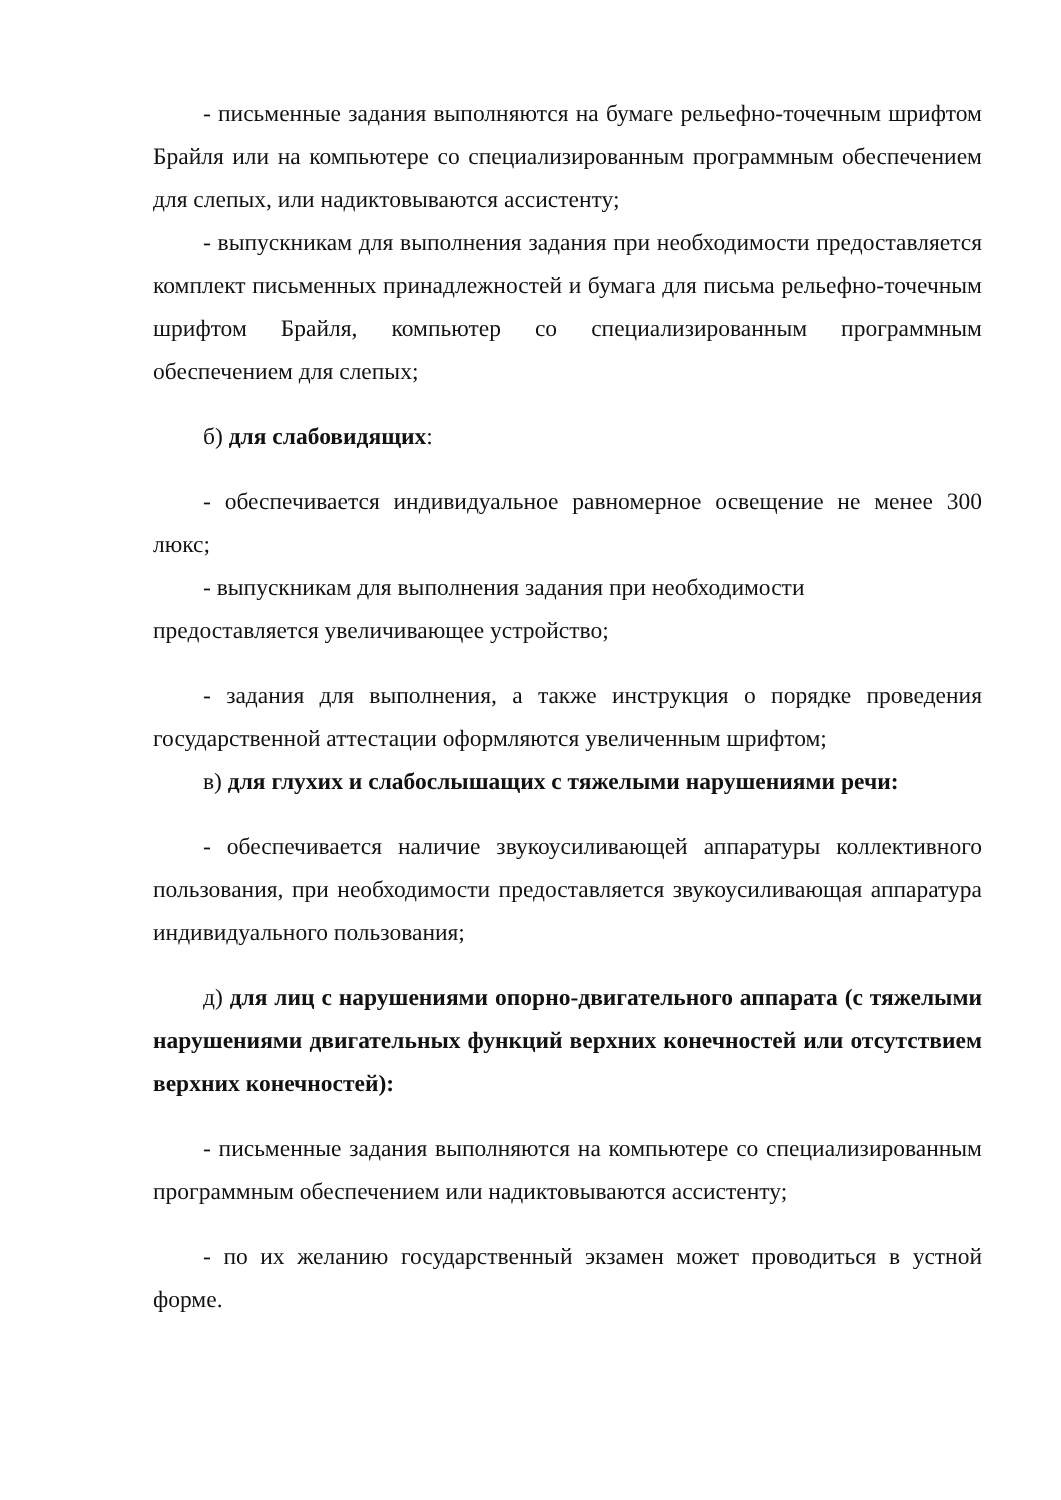- письменные задания выполняются на бумаге рельефно-точечным шрифтом Брайля или на компьютере со специализированным программным обеспечением для слепых, или надиктовываются ассистенту;
- выпускникам для выполнения задания при необходимости предоставляется комплект письменных принадлежностей и бумага для письма рельефно-точечным шрифтом Брайля, компьютер со специализированным программным обеспечением для слепых;
б) для слабовидящих:
- обеспечивается индивидуальное равномерное освещение не менее 300 люкс;
- выпускникам для выполнения задания при необходимости
предоставляется увеличивающее устройство;
- задания для выполнения, а также инструкция о порядке проведения государственной аттестации оформляются увеличенным шрифтом;
в) для глухих и слабослышащих с тяжелыми нарушениями речи:
- обеспечивается наличие звукоусиливающей аппаратуры коллективного пользования, при необходимости предоставляется звукоусиливающая аппаратура индивидуального пользования;
д) для лиц с нарушениями опорно-двигательного аппарата (с тяжелыми нарушениями двигательных функций верхних конечностей или отсутствием верхних конечностей):
- письменные задания выполняются на компьютере со специализированным программным обеспечением или надиктовываются ассистенту;
- по их желанию государственный экзамен может проводиться в устной форме.